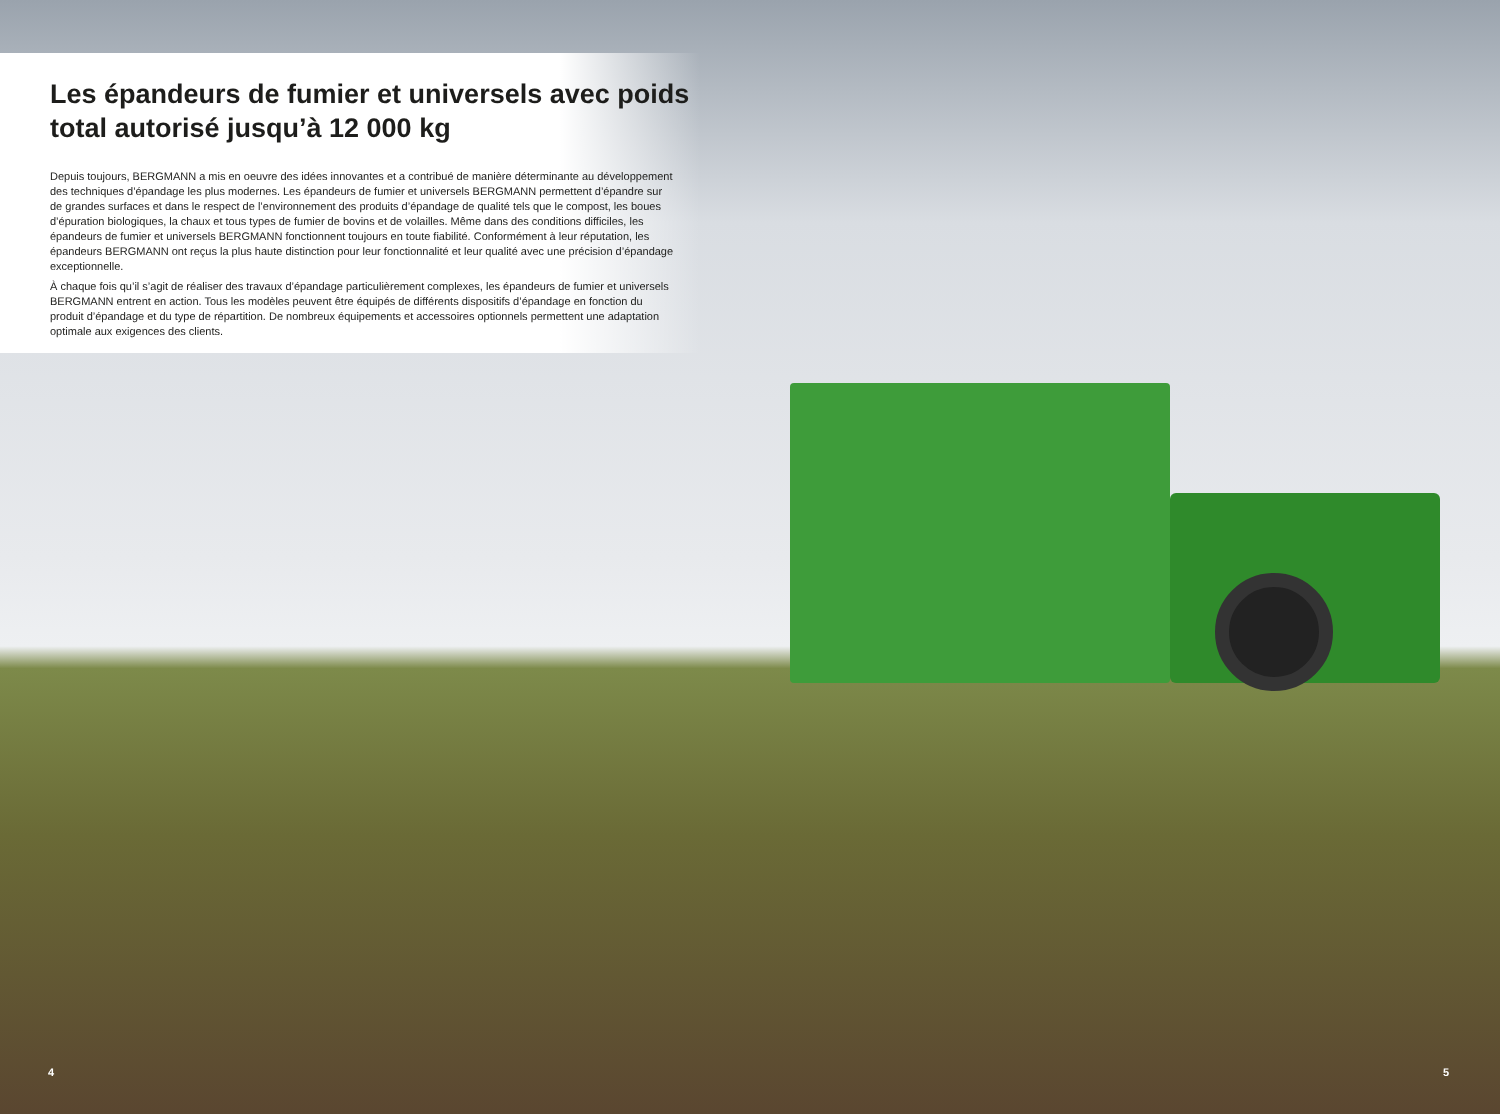Les épandeurs de fumier et universels avec poids total autorisé jusqu’à 12 000 kg
Depuis toujours, BERGMANN a mis en oeuvre des idées innovantes et a contribué de manière déterminante au développement des techniques d’épandage les plus modernes. Les épandeurs de fumier et universels BERGMANN permettent d’épandre sur de grandes surfaces et dans le respect de l’environnement des produits d’épandage de qualité tels que le compost, les boues d’épuration biologiques, la chaux et tous types de fumier de bovins et de volailles. Même dans des conditions difficiles, les épandeurs de fumier et universels BERGMANN fonctionnent toujours en toute fiabilité. Conformément à leur réputation, les épandeurs BERGMANN ont reçus la plus haute distinction pour leur fonctionnalité et leur qualité avec une précision d’épandage exceptionnelle.
À chaque fois qu’il s’agit de réaliser des travaux d’épandage particulièrement complexes, les épandeurs de fumier et universels BERGMANN entrent en action. Tous les modèles peuvent être équipés de différents dispositifs d’épandage en fonction du produit d’épandage et du type de répartition. De nombreux équipements et accessoires optionnels permettent une adaptation optimale aux exigences des clients.
4 5